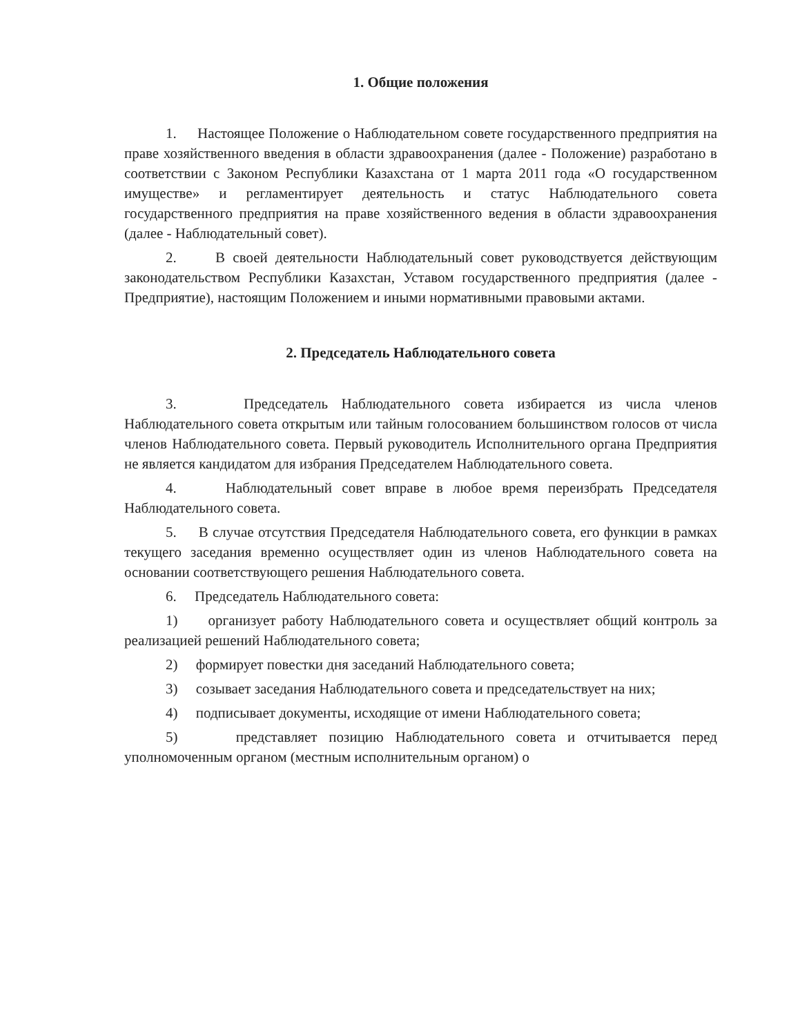1. Общие положения
1. Настоящее Положение о Наблюдательном совете государственного предприятия на праве хозяйственного введения в области здравоохранения (далее - Положение) разработано в соответствии с Законом Республики Казахстана от 1 марта 2011 года «О государственном имуществе» и регламентирует деятельность и статус Наблюдательного совета государственного предприятия на праве хозяйственного ведения в области здравоохранения (далее - Наблюдательный совет).
2. В своей деятельности Наблюдательный совет руководствуется действующим законодательством Республики Казахстан, Уставом государственного предприятия (далее - Предприятие), настоящим Положением и иными нормативными правовыми актами.
2. Председатель Наблюдательного совета
3. Председатель Наблюдательного совета избирается из числа членов Наблюдательного совета открытым или тайным голосованием большинством голосов от числа членов Наблюдательного совета. Первый руководитель Исполнительного органа Предприятия не является кандидатом для избрания Председателем Наблюдательного совета.
4. Наблюдательный совет вправе в любое время переизбрать Председателя Наблюдательного совета.
5. В случае отсутствия Председателя Наблюдательного совета, его функции в рамках текущего заседания временно осуществляет один из членов Наблюдательного совета на основании соответствующего решения Наблюдательного совета.
6. Председатель Наблюдательного совета:
1) организует работу Наблюдательного совета и осуществляет общий контроль за реализацией решений Наблюдательного совета;
2) формирует повестки дня заседаний Наблюдательного совета;
3) созывает заседания Наблюдательного совета и председательствует на них;
4) подписывает документы, исходящие от имени Наблюдательного совета;
5) представляет позицию Наблюдательного совета и отчитывается перед уполномоченным органом (местным исполнительным органом) о